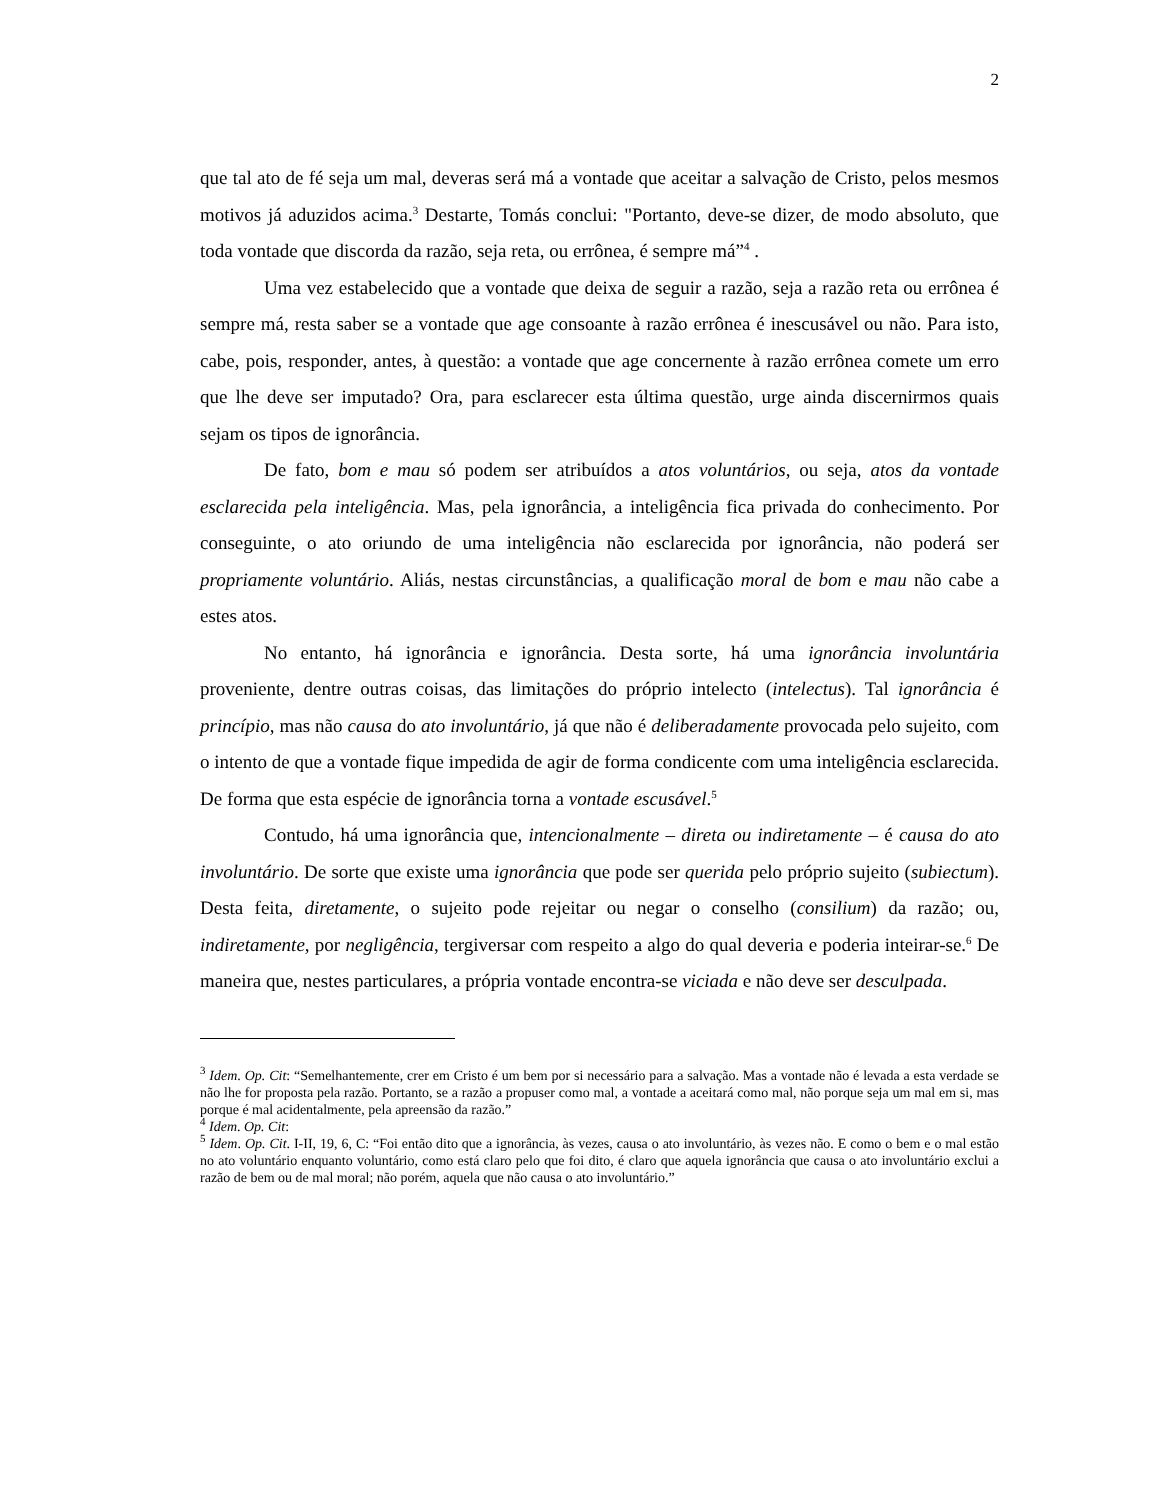2
que tal ato de fé seja um mal, deveras será má a vontade que aceitar a salvação de Cristo, pelos mesmos motivos já aduzidos acima.<sup>3</sup> Destarte, Tomás conclui: "Portanto, deve-se dizer, de modo absoluto, que toda vontade que discorda da razão, seja reta, ou errônea, é sempre má”<sup>4</sup> .
Uma vez estabelecido que a vontade que deixa de seguir a razão, seja a razão reta ou errônea é sempre má, resta saber se a vontade que age consoante à razão errônea é inescusável ou não. Para isto, cabe, pois, responder, antes, à questão: a vontade que age concernente à razão errônea comete um erro que lhe deve ser imputado? Ora, para esclarecer esta última questão, urge ainda discernirmos quais sejam os tipos de ignorância.
De fato, bom e mau só podem ser atribuídos a atos voluntários, ou seja, atos da vontade esclarecida pela inteligência. Mas, pela ignorância, a inteligência fica privada do conhecimento. Por conseguinte, o ato oriundo de uma inteligência não esclarecida por ignorância, não poderá ser propriamente voluntário. Aliás, nestas circunstâncias, a qualificação moral de bom e mau não cabe a estes atos.
No entanto, há ignorância e ignorância. Desta sorte, há uma ignorância involuntária proveniente, dentre outras coisas, das limitações do próprio intelecto (intelectus). Tal ignorância é princípio, mas não causa do ato involuntário, já que não é deliberadamente provocada pelo sujeito, com o intento de que a vontade fique impedida de agir de forma condicente com uma inteligência esclarecida. De forma que esta espécie de ignorância torna a vontade escusável.<sup>5</sup>
Contudo, há uma ignorância que, intencionalmente – direta ou indiretamente – é causa do ato involuntário. De sorte que existe uma ignorância que pode ser querida pelo próprio sujeito (subiectum). Desta feita, diretamente, o sujeito pode rejeitar ou negar o conselho (consilium) da razão; ou, indiretamente, por negligência, tergiversar com respeito a algo do qual deveria e poderia inteirar-se.<sup>6</sup> De maneira que, nestes particulares, a própria vontade encontra-se viciada e não deve ser desculpada.
<sup>3</sup> Idem. Op. Cit: “Semelhantemente, crer em Cristo é um bem por si necessário para a salvação. Mas a vontade não é levada a esta verdade se não lhe for proposta pela razão. Portanto, se a razão a propuser como mal, a vontade a aceitará como mal, não porque seja um mal em si, mas porque é mal acidentalmente, pela apreensão da razão.”
<sup>4</sup> Idem. Op. Cit:
<sup>5</sup> Idem. Op. Cit. I-II, 19, 6, C: “Foi então dito que a ignorância, às vezes, causa o ato involuntário, às vezes não. E como o bem e o mal estão no ato voluntário enquanto voluntário, como está claro pelo que foi dito, é claro que aquela ignorância que causa o ato involuntário exclui a razão de bem ou de mal moral; não porém, aquela que não causa o ato involuntário.”